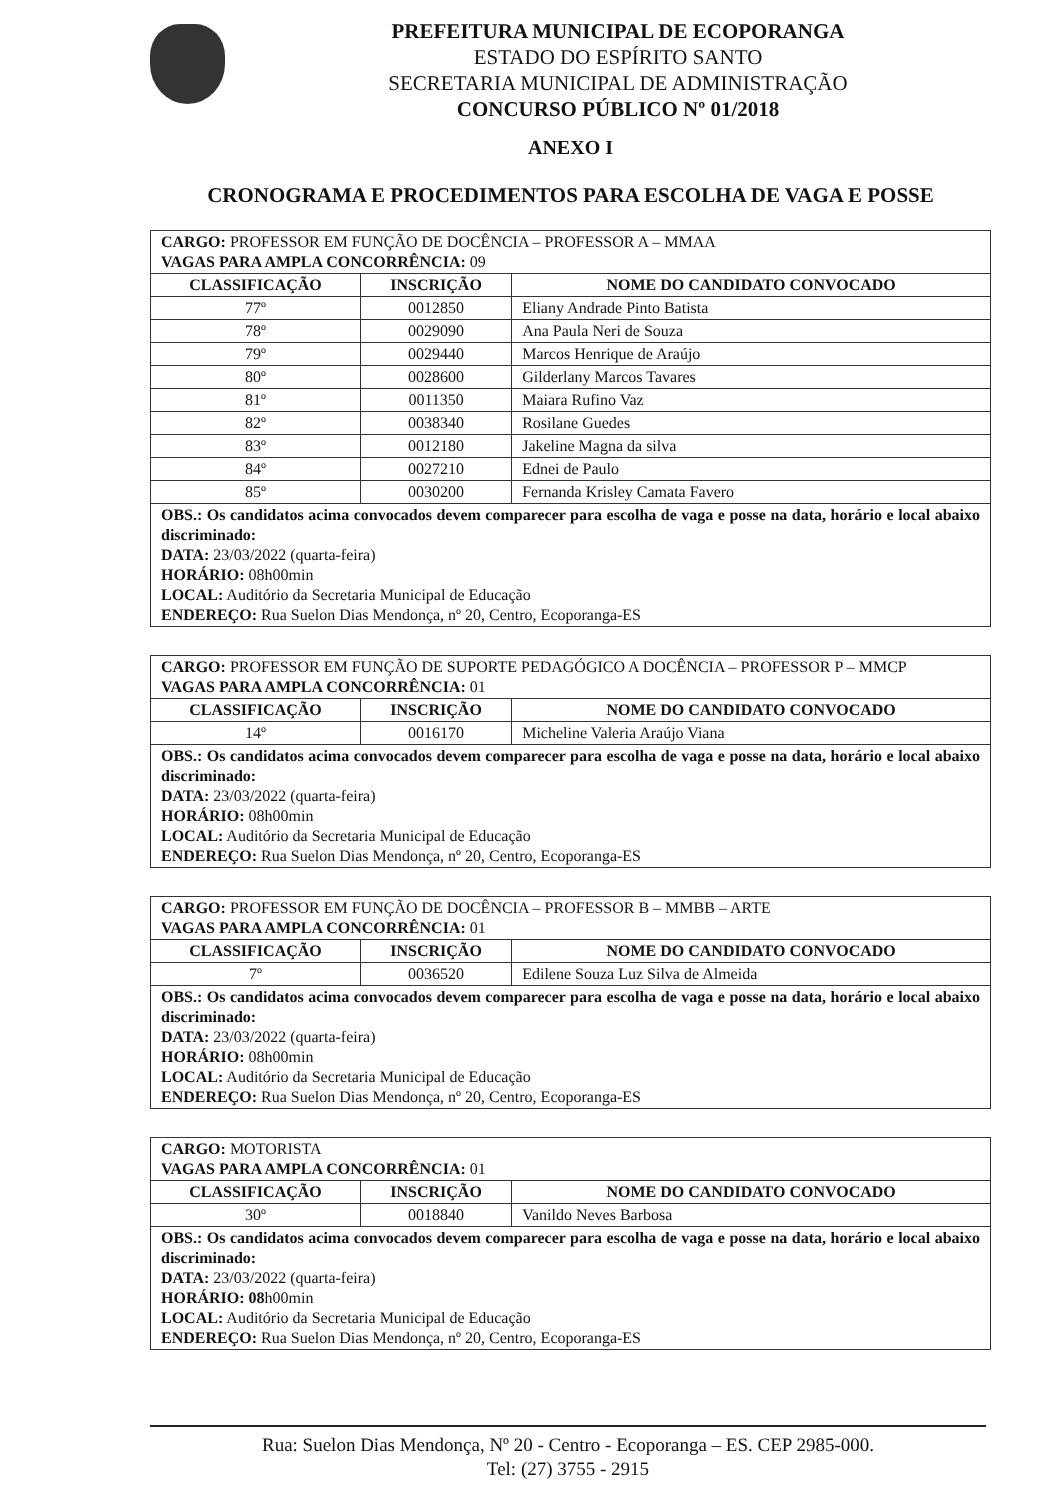PREFEITURA MUNICIPAL DE ECOPORANGA
ESTADO DO ESPÍRITO SANTO
SECRETARIA MUNICIPAL DE ADMINISTRAÇÃO
CONCURSO PÚBLICO Nº 01/2018
ANEXO I
CRONOGRAMA E PROCEDIMENTOS PARA ESCOLHA DE VAGA E POSSE
| CARGO: PROFESSOR EM FUNÇÃO DE DOCÊNCIA – PROFESSOR A – MMAA VAGAS PARA AMPLA CONCORRÊNCIA: 09 | | |
| CLASSIFICAÇÃO | INSCRIÇÃO | NOME DO CANDIDATO CONVOCADO |
| 77º | 0012850 | Eliany Andrade Pinto Batista |
| 78º | 0029090 | Ana Paula Neri de Souza |
| 79º | 0029440 | Marcos Henrique de Araújo |
| 80º | 0028600 | Gilderlany Marcos Tavares |
| 81º | 0011350 | Maiara Rufino Vaz |
| 82º | 0038340 | Rosilane Guedes |
| 83º | 0012180 | Jakeline Magna da silva |
| 84º | 0027210 | Ednei de Paulo |
| 85º | 0030200 | Fernanda Krisley Camata Favero |
| OBS.: Os candidatos acima convocados devem comparecer para escolha de vaga e posse na data, horário e local abaixo discriminado: DATA: 23/03/2022 (quarta-feira) HORÁRIO: 08h00min LOCAL: Auditório da Secretaria Municipal de Educação ENDEREÇO: Rua Suelon Dias Mendonça, nº 20, Centro, Ecoporanga-ES | | |
| CARGO: PROFESSOR EM FUNÇÃO DE SUPORTE PEDAGÓGICO A DOCÊNCIA – PROFESSOR P – MMCP VAGAS PARA AMPLA CONCORRÊNCIA: 01 | | |
| CLASSIFICAÇÃO | INSCRIÇÃO | NOME DO CANDIDATO CONVOCADO |
| 14º | 0016170 | Micheline Valeria Araújo Viana |
| OBS.: Os candidatos acima convocados devem comparecer para escolha de vaga e posse na data, horário e local abaixo discriminado: DATA: 23/03/2022 (quarta-feira) HORÁRIO: 08h00min LOCAL: Auditório da Secretaria Municipal de Educação ENDEREÇO: Rua Suelon Dias Mendonça, nº 20, Centro, Ecoporanga-ES | | |
| CARGO: PROFESSOR EM FUNÇÃO DE DOCÊNCIA – PROFESSOR B – MMBB – ARTE VAGAS PARA AMPLA CONCORRÊNCIA: 01 | | |
| CLASSIFICAÇÃO | INSCRIÇÃO | NOME DO CANDIDATO CONVOCADO |
| 7º | 0036520 | Edilene Souza Luz Silva de Almeida |
| OBS.: Os candidatos acima convocados devem comparecer para escolha de vaga e posse na data, horário e local abaixo discriminado: DATA: 23/03/2022 (quarta-feira) HORÁRIO: 08h00min LOCAL: Auditório da Secretaria Municipal de Educação ENDEREÇO: Rua Suelon Dias Mendonça, nº 20, Centro, Ecoporanga-ES | | |
| CARGO: MOTORISTA VAGAS PARA AMPLA CONCORRÊNCIA: 01 | | |
| CLASSIFICAÇÃO | INSCRIÇÃO | NOME DO CANDIDATO CONVOCADO |
| 30º | 0018840 | Vanildo Neves Barbosa |
| OBS.: Os candidatos acima convocados devem comparecer para escolha de vaga e posse na data, horário e local abaixo discriminado: DATA: 23/03/2022 (quarta-feira) HORÁRIO: 08 h00min LOCAL: Auditório da Secretaria Municipal de Educação ENDEREÇO: Rua Suelon Dias Mendonça, nº 20, Centro, Ecoporanga-ES | | |
Rua: Suelon Dias Mendonça, Nº 20 - Centro - Ecoporanga – ES. CEP 2985-000.
Tel: (27) 3755 - 2915